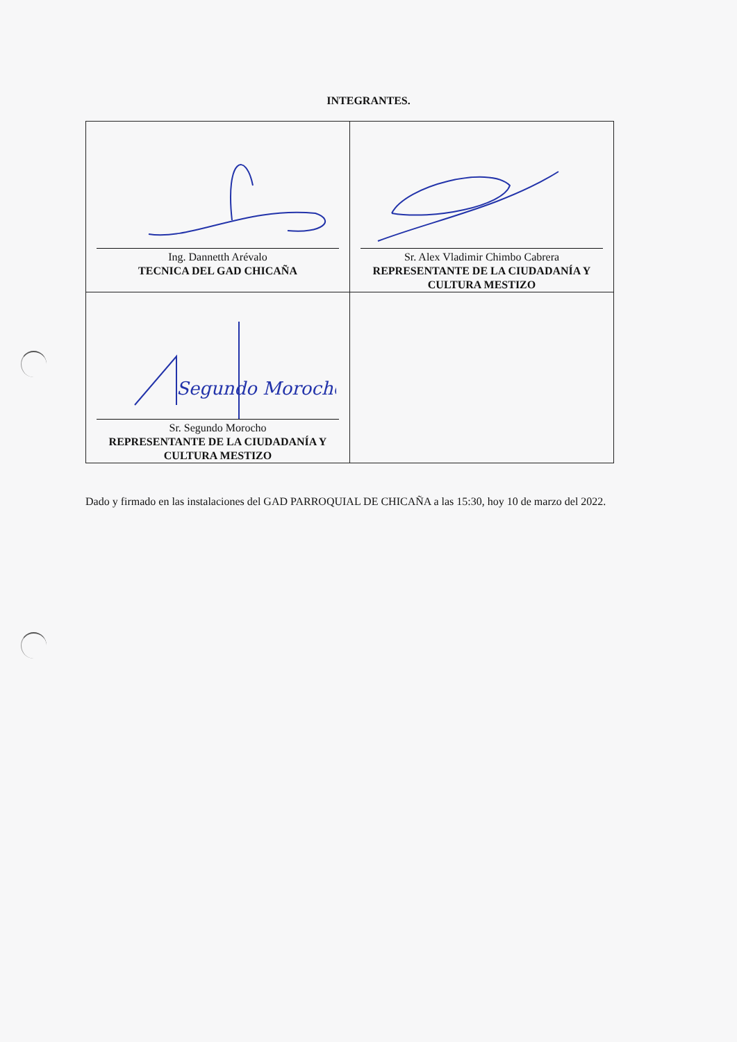INTEGRANTES.
| Ing. Dannetth Arévalo TECNICA DEL GAD CHICAÑA | Sr. Alex Vladimir Chimbo Cabrera REPRESENTANTE DE LA CIUDADANÍA Y CULTURA MESTIZO |
| Segundo Morocho Sr. Segundo Morocho REPRESENTANTE DE LA CIUDADANÍA Y CULTURA MESTIZO | |
Dado y firmado en las instalaciones del GAD PARROQUIAL DE CHICAÑA a las 15:30, hoy 10 de marzo del 2022.